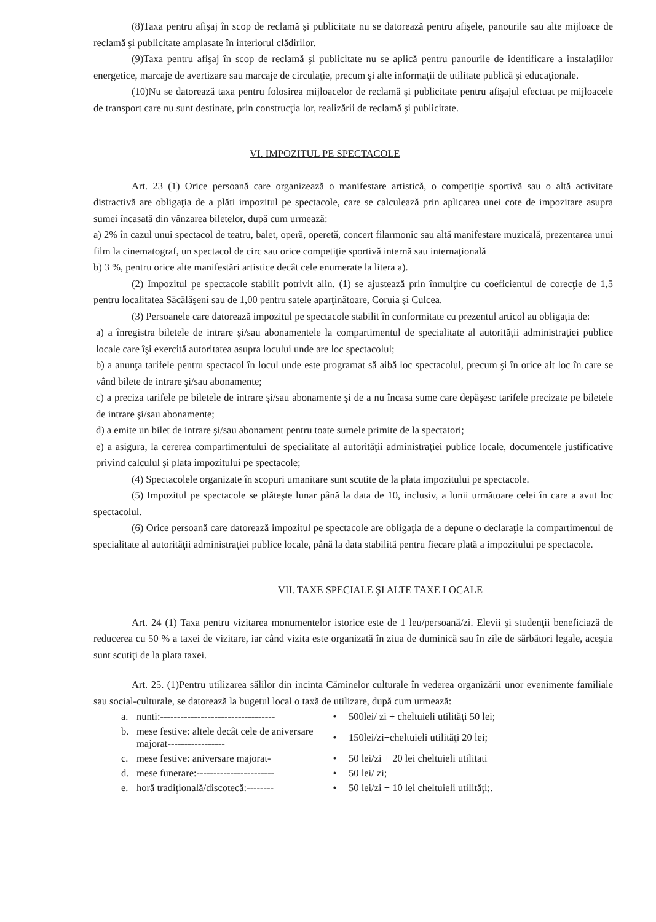(8)Taxa pentru afişaj în scop de reclamă şi publicitate nu se datorează pentru afişele, panourile sau alte mijloace de reclamă şi publicitate amplasate în interiorul clădirilor.
(9)Taxa pentru afişaj în scop de reclamă şi publicitate nu se aplică pentru panourile de identificare a instalaţiilor energetice, marcaje de avertizare sau marcaje de circulaţie, precum şi alte informaţii de utilitate publică şi educaţionale.
(10)Nu se datorează taxa pentru folosirea mijloacelor de reclamă şi publicitate pentru afişajul efectuat pe mijloacele de transport care nu sunt destinate, prin construcţia lor, realizării de reclamă şi publicitate.
VI. IMPOZITUL PE SPECTACOLE
Art. 23 (1) Orice persoană care organizează o manifestare artistică, o competiţie sportivă sau o altă activitate distractivă are obligaţia de a plăti impozitul pe spectacole, care se calculează prin aplicarea unei cote de impozitare asupra sumei încasată din vânzarea biletelor, după cum urmează:
a) 2% în cazul unui spectacol de teatru, balet, operă, operetă, concert filarmonic sau altă manifestare muzicală, prezentarea unui film la cinematograf, un spectacol de circ sau orice competiţie sportivă internă sau internaţională
b) 3 %, pentru orice alte manifestări artistice decât cele enumerate la litera a).
(2) Impozitul pe spectacole stabilit potrivit alin. (1) se ajustează prin înmulţire cu coeficientul de corecţie de 1,5 pentru localitatea Săcălăşeni sau de 1,00 pentru satele aparţinătoare, Coruia şi Culcea.
(3) Persoanele care datorează impozitul pe spectacole stabilit în conformitate cu prezentul articol au obligaţia de:
a) a înregistra biletele de intrare şi/sau abonamentele la compartimentul de specialitate al autorităţii administraţiei publice locale care îşi exercită autoritatea asupra locului unde are loc spectacolul;
b) a anunţa tarifele pentru spectacol în locul unde este programat să aibă loc spectacolul, precum şi în orice alt loc în care se vând bilete de intrare şi/sau abonamente;
c) a preciza tarifele pe biletele de intrare şi/sau abonamente şi de a nu încasa sume care depăşesc tarifele precizate pe biletele de intrare şi/sau abonamente;
d) a emite un bilet de intrare şi/sau abonament pentru toate sumele primite de la spectatori;
e) a asigura, la cererea compartimentului de specialitate al autorităţii administraţiei publice locale, documentele justificative privind calculul şi plata impozitului pe spectacole;
(4) Spectacolele organizate în scopuri umanitare sunt scutite de la plata impozitului pe spectacole.
(5) Impozitul pe spectacole se plăteşte lunar până la data de 10, inclusiv, a lunii următoare celei în care a avut loc spectacolul.
(6) Orice persoană care datorează impozitul pe spectacole are obligaţia de a depune o declaraţie la compartimentul de specialitate al autorităţii administraţiei publice locale, până la data stabilită pentru fiecare plată a impozitului pe spectacole.
VII. TAXE SPECIALE ŞI ALTE TAXE LOCALE
Art. 24 (1) Taxa pentru vizitarea monumentelor istorice este de 1 leu/persoană/zi. Elevii şi studenţii beneficiază de reducerea cu 50 % a taxei de vizitare, iar când vizita este organizată în ziua de duminică sau în zile de sărbători legale, aceştia sunt scutiţi de la plata taxei.
Art. 25. (1)Pentru utilizarea sălilor din incinta Căminelor culturale în vederea organizării unor evenimente familiale sau social-culturale, se datorează la bugetul local o taxă de utilizare, după cum urmează:
| a. | nunti:---------------------------------- | • | 500lei/ zi + cheltuieli utilităţi 50 lei; |
| b. | mese festive: altele decât cele de aniversare majorat----------------- | • | 150lei/zi+cheltuieli utilităţi 20 lei; |
| c. | mese festive: aniversare majorat- | • | 50 lei/zi + 20 lei cheltuieli utilitati |
| d. | mese funerare:----------------------- | • | 50 lei/ zi; |
| e. | horă tradiţională/discotecă:-------- | • | 50 lei/zi + 10 lei cheltuieli utilităţi;. |